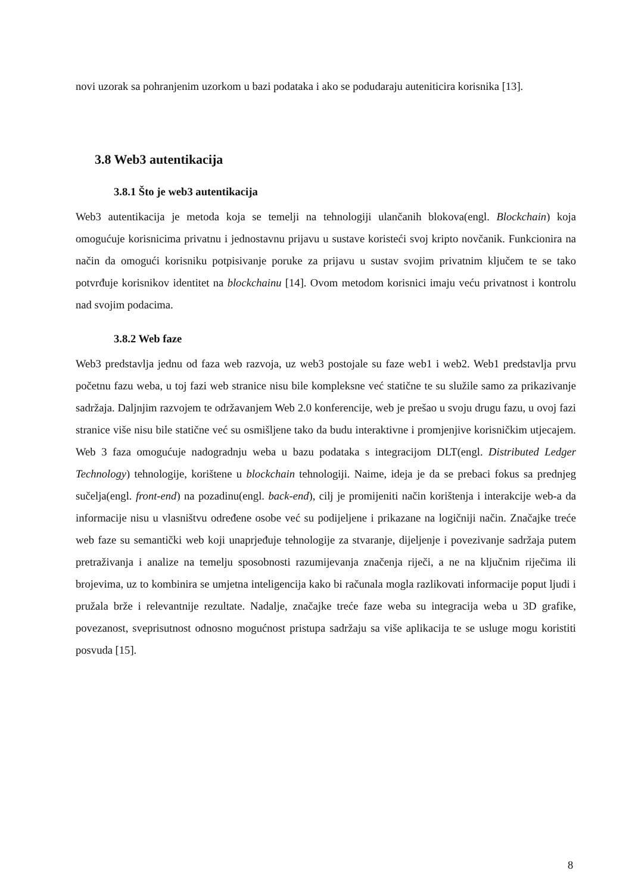novi uzorak sa pohranjenim uzorkom u bazi podataka i ako se podudaraju auteniticira korisnika [13].
3.8 Web3 autentikacija
3.8.1 Što je web3 autentikacija
Web3 autentikacija je metoda koja se temelji na tehnologiji ulančanih blokova(engl. Blockchain) koja omogućuje korisnicima privatnu i jednostavnu prijavu u sustave koristeći svoj kripto novčanik. Funkcionira na način da omogući korisniku potpisivanje poruke za prijavu u sustav svojim privatnim ključem te se tako potvrđuje korisnikov identitet na blockchainu [14]. Ovom metodom korisnici imaju veću privatnost i kontrolu nad svojim podacima.
3.8.2 Web faze
Web3 predstavlja jednu od faza web razvoja, uz web3 postojale su faze web1 i web2. Web1 predstavlja prvu početnu fazu weba, u toj fazi web stranice nisu bile kompleksne već statične te su služile samo za prikazivanje sadržaja. Daljnjim razvojem te održavanjem Web 2.0 konferencije, web je prešao u svoju drugu fazu, u ovoj fazi stranice više nisu bile statične već su osmišljene tako da budu interaktivne i promjenjive korisničkim utjecajem. Web 3 faza omogućuje nadogradnju weba u bazu podataka s integracijom DLT(engl. Distributed Ledger Technology) tehnologije, korištene u blockchain tehnologiji. Naime, ideja je da se prebaci fokus sa prednjeg sučelja(engl. front-end) na pozadinu(engl. back-end), cilj je promijeniti način korištenja i interakcije web-a da informacije nisu u vlasništvu određene osobe već su podijeljene i prikazane na logičniji način. Značajke treće web faze su semantički web koji unaprjeđuje tehnologije za stvaranje, dijeljenje i povezivanje sadržaja putem pretraživanja i analize na temelju sposobnosti razumijevanja značenja riječi, a ne na ključnim riječima ili brojevima, uz to kombinira se umjetna inteligencija kako bi računala mogla razlikovati informacije poput ljudi i pružala brže i relevantnije rezultate. Nadalje, značajke treće faze weba su integracija weba u 3D grafike, povezanost, sveprisutnost odnosno mogućnost pristupa sadržaju sa više aplikacija te se usluge mogu koristiti posvuda [15].
8